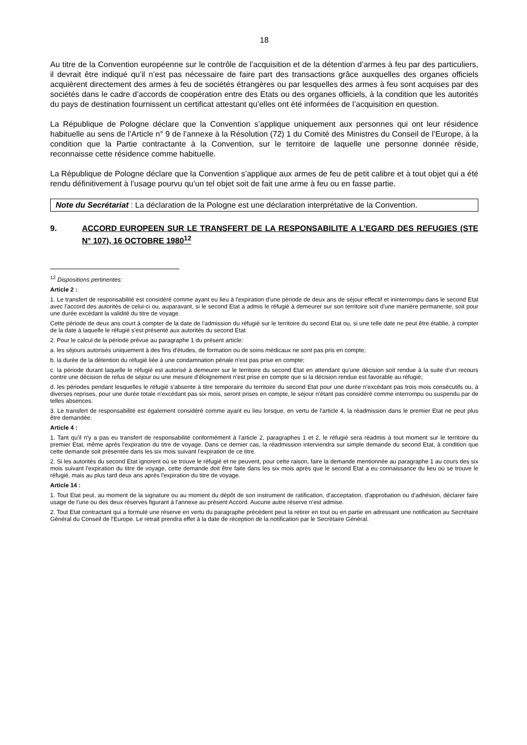18
Au titre de la Convention européenne sur le contrôle de l’acquisition et de la détention d’armes à feu par des particuliers, il devrait être indiqué qu’il n’est pas nécessaire de faire part des transactions grâce auxquelles des organes officiels acquièrent directement des armes à feu de sociétés étrangères ou par lesquelles des armes à feu sont acquises par des sociétés dans le cadre d’accords de coopération entre des Etats ou des organes officiels, à la condition que les autorités du pays de destination fournissent un certificat attestant qu’elles ont été informées de l’acquisition en question.
La République de Pologne déclare que la Convention s’applique uniquement aux personnes qui ont leur résidence habituelle au sens de l’Article n° 9 de l’annexe à la Résolution (72) 1 du Comité des Ministres du Conseil de l’Europe, à la condition que la Partie contractante à la Convention, sur le territoire de laquelle une personne donnée réside, reconnaisse cette résidence comme habituelle.
La République de Pologne déclare que la Convention s’applique aux armes de feu de petit calibre et à tout objet qui a été rendu définitivement à l’usage pourvu qu’un tel objet soit de fait une arme à feu ou en fasse partie.
Note du Secrétariat : La déclaration de la Pologne est une déclaration interprétative de la Convention.
9. ACCORD EUROPEEN SUR LE TRANSFERT DE LA RESPONSABILITE A L’EGARD DES REFUGIES (STE N° 107), 16 OCTOBRE 1980<sup>12</sup>
<sup>12</sup> Dispositions pertinentes:
Article 2 :
1. Le transfert de responsabilité est considéré comme ayant eu lieu à l'expiration d'une période de deux ans de séjour effectif et ininterrompu dans le second Etat avec l'accord des autorités de celui-ci ou, auparavant, si le second Etat a admis le réfugié à demeurer sur son territoire soit d'une manière permanente, soit pour une durée excédant la validité du titre de voyage.
Cette période de deux ans court à compter de la date de l'admission du réfugié sur le territoire du second Etat ou, si une telle date ne peut être établie, à compter de la date à laquelle le réfugié s'est présenté aux autorités du second Etat.
2. Pour le calcul de la période prévue au paragraphe 1 du présent article:
a. les séjours autorisés uniquement à des fins d'études, de formation ou de soins médicaux ne sont pas pris en compte;
b. la durée de la détention du réfugié liée à une condamnation pénale n'est pas prise en compte;
c. la période durant laquelle le réfugié est autorisé à demeurer sur le territoire du second Etat en attendant qu'une décision soit rendue à la suite d'un recours contre une décision de refus de séjour ou une mesure d'éloignement n'est prise en compte que si la décision rendue est favorable au réfugié;
d. les périodes pendant lesquelles le réfugié s'absente à titre temporaire du territoire du second Etat pour une durée n'excédant pas trois mois consécutifs ou, à diverses reprises, pour une durée totale n'excédant pas six mois, seront prises en compte, le séjour n'étant pas considéré comme interrompu ou suspendu par de telles absences.
3. Le transfert de responsabilité est également considéré comme ayant eu lieu lorsque, en vertu de l'article 4, la réadmission dans le premier Etat ne peut plus être demandée.
Article 4 :
1. Tant qu'il n'y a pas eu transfert de responsabilité conformément à l'article 2, paragraphes 1 et 2, le réfugié sera réadmis à tout moment sur le territoire du premier Etat, même après l'expiration du titre de voyage. Dans ce dernier cas, la réadmission interviendra sur simple demande du second Etat, à condition que cette demande soit présentée dans les six mois suivant l'expiration de ce titre.
2. Si les autorités du second Etat ignorent où se trouve le réfugié et ne peuvent, pour cette raison, faire la demande mentionnée au paragraphe 1 au cours des six mois suivant l'expiration du titre de voyage, cette demande doit être faite dans les six mois après que le second Etat a eu connaissance du lieu où se trouve le réfugié, mais au plus tard deux ans après l'expiration du titre de voyage.
Article 14 :
1. Tout Etat peut, au moment de la signature ou au moment du dépôt de son instrument de ratification, d'acceptation, d'approbation ou d'adhésion, déclarer faire usage de l'une ou des deux réserves figurant à l'annexe au présent Accord. Aucune autre réserve n'est admise.
2. Tout Etat contractant qui a formulé une réserve en vertu du paragraphe précédent peut la retirer en tout ou en partie en adressant une notification au Secrétaire Général du Conseil de l'Europe. Le retrait prendra effet à la date de réception de la notification par le Secrétaire Général.